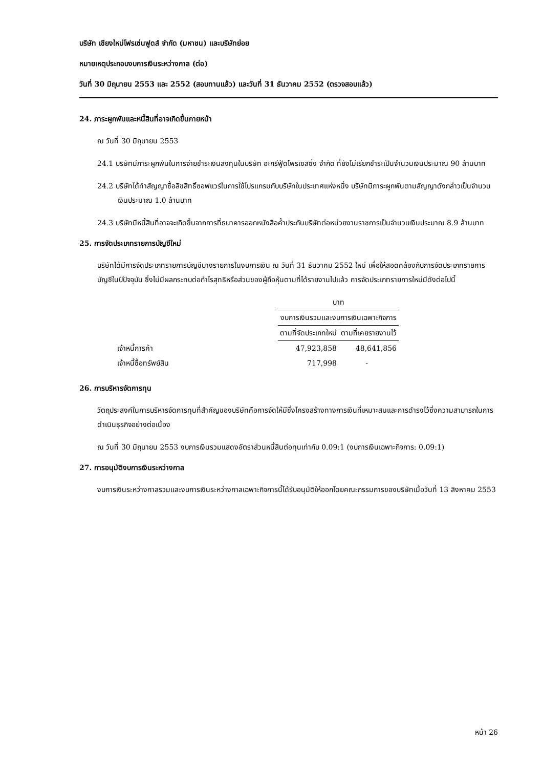บริษัท เชียงใหม่โฟรเซ่นฟูดส์ จำกัด (มหาชน) และบริษัทย่อย
หมายเหตุประกอบงบการเงินระหว่างกาล (ต่อ)
วันที่ 30 มิถุนายน 2553 และ 2552 (สอบทานแล้ว) และวันที่ 31 ธันวาคม 2552 (ตรวจสอบแล้ว)
24. ภาระผูกพันและหนี้สินที่อาจเกิดขึ้นภายหน้า
ณ วันที่ 30 มิถุนายน 2553
24.1 บริษัทมีภาระผูกพันในการจ่ายชำระเงินลงทุนในบริษัท อะกรีฟู้ดโพรเซสซิ่ง จำกัด ที่ยังไม่เรียกชำระเป็นจำนวนเงินประมาณ 90 ล้านบาท
24.2 บริษัทได้ทำสัญญาซื้อลิขสิทธิ์ซอฟแวร์ในการใช้โปรแกรมกับบริษัทในประเทศแห่งหนึ่ง บริษัทมีภาระผูกพันตามสัญญาดังกล่าวเป็นจำนวนเงินประมาณ 1.0 ล้านบาท
24.3 บริษัทมีหนี้สินที่อาจจะเกิดขึ้นจากการที่ธนาคารออกหนังสือค้ำประกันบริษัทต่อหน่วยงานราชการเป็นจำนวนเงินประมาณ 8.9 ล้านบาท
25. การจัดประเภทรายการบัญชีใหม่
บริษัทได้มีการจัดประเภทรายการบัญชีบางรายการในงบการเงิน ณ วันที่ 31 ธันวาคม 2552 ใหม่ เพื่อให้สอดคล้องกับการจัดประเภทรายการบัญชีในปีปัจจุบัน ซึ่งไม่มีผลกระทบต่อกำไรสุทธิหรือส่วนของผู้ถือหุ้นตามที่ได้รายงานไปแล้ว การจัดประเภทรายการใหม่มีดังต่อไปนี้
| | บาท | |
| --- | --- | --- |
| | งบการเงินรวมและงบการเงินเฉพาะกิจการ | |
| | ตามที่จัดประเภทใหม่ | ตามที่เคยรายงานไว้ |
| เจ้าหนี้การค้า | 47,923,858 | 48,641,856 |
| เจ้าหนี้ซื้อทรัพย์สิน | 717,998 | - |
26. การบริหารจัดการทุน
วัตถุประสงค์ในการบริหารจัดการทุนที่สำคัญของบริษัทคือการจัดให้มีซึ่งโครงสร้างทางการเงินที่เหมาะสมและการดำรงไว้ซึ่งความสามารถในการดำเนินธุรกิจอย่างต่อเนื่อง
ณ วันที่ 30 มิถุนายน 2553 งบการเงินรวมแสดงอัตราส่วนหนี้สินต่อทุนเท่ากับ 0.09:1 (งบการเงินเฉพาะกิจการ: 0.09:1)
27. การอนุมัติงบการเงินระหว่างกาล
งบการเงินระหว่างกาลรวมและงบการเงินระหว่างกาลเฉพาะกิจการนี้ได้รับอนุมัติให้ออกโดยคณะกรรมการของบริษัทเมื่อวันที่ 13 สิงหาคม 2553
หน้า 26